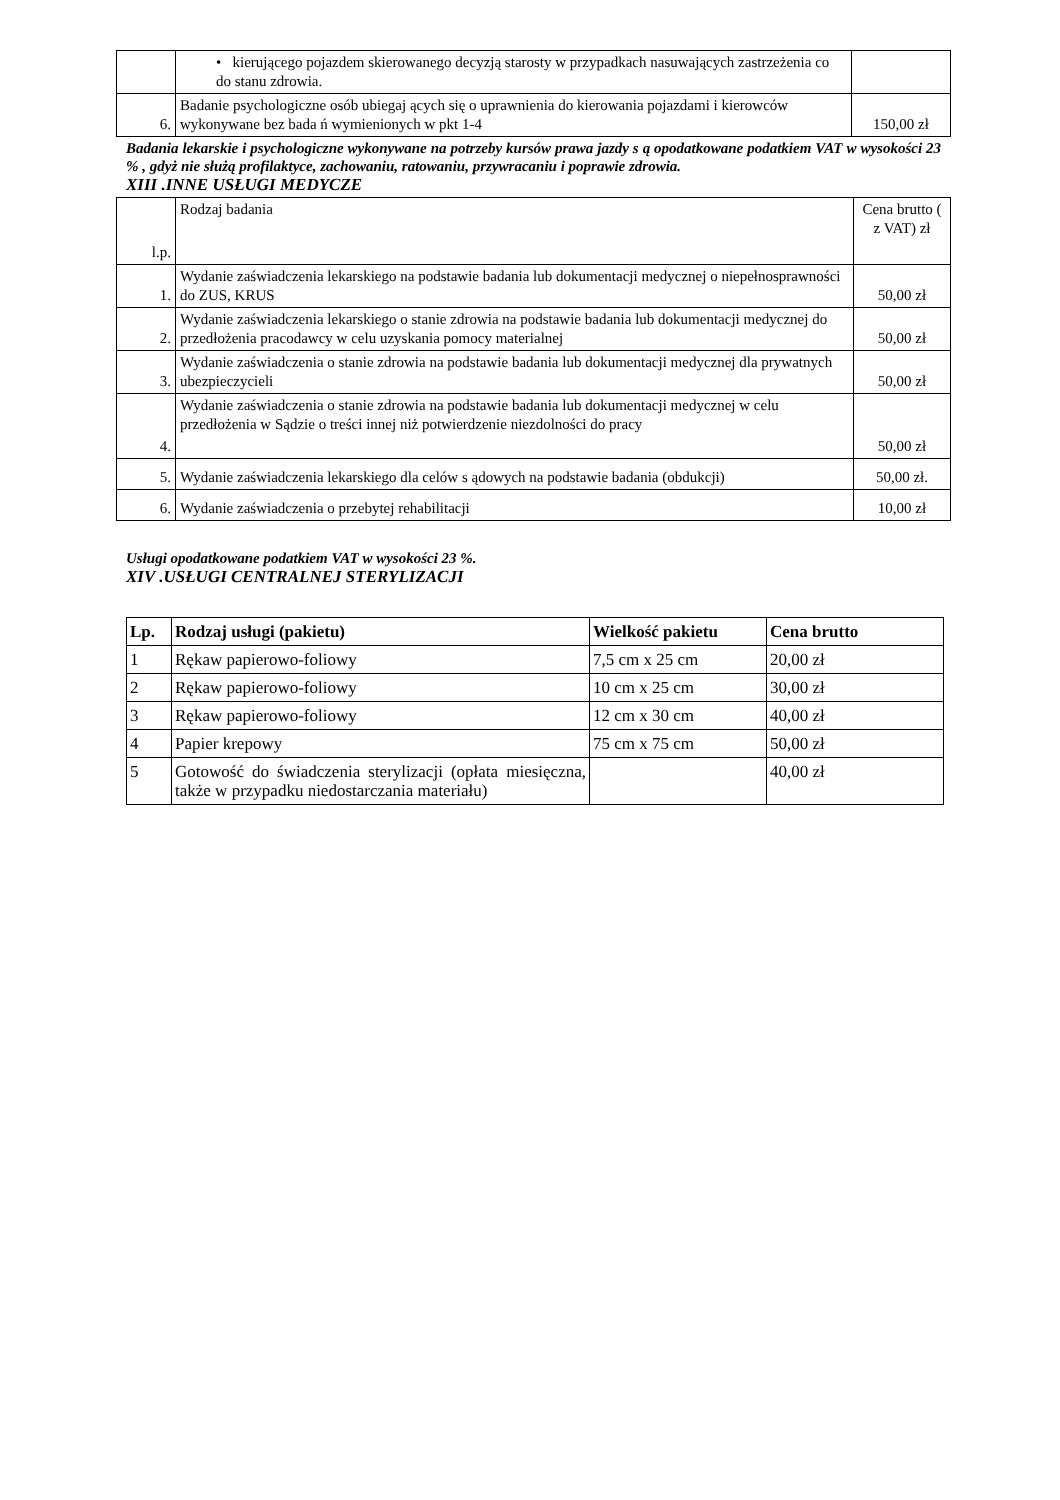| | • kierującego pojazdem skierowanego decyzją starosty w przypadkach nasuwających zastrzeżenia co do stanu zdrowia. | |
| 6. | Badanie psychologiczne osób ubiegaj ących się o uprawnienia do kierowania pojazdami i kierowców wykonywane bez bada ń wymienionych w pkt 1-4 | 150,00 zł |
Badania lekarskie i psychologiczne wykonywane na potrzeby kursów prawa jazdy s ą opodatkowane podatkiem VAT w wysokości 23 % , gdyż nie służą profilaktyce, zachowaniu, ratowaniu, przywracaniu i poprawie zdrowia.
XIII .INNE USŁUGI MEDYCZE
| l.p. | Rodzaj badania | Cena brutto ( z VAT) zł |
| 1. | Wydanie zaświadczenia lekarskiego na podstawie badania lub dokumentacji medycznej o niepełnosprawności do ZUS, KRUS | 50,00 zł |
| 2. | Wydanie zaświadczenia lekarskiego o stanie zdrowia na podstawie badania lub dokumentacji medycznej do przedłożenia pracodawcy w celu uzyskania pomocy materialnej | 50,00 zł |
| 3. | Wydanie zaświadczenia o stanie zdrowia na podstawie badania lub dokumentacji medycznej dla prywatnych ubezpieczycieli | 50,00 zł |
| 4. | Wydanie zaświadczenia o stanie zdrowia na podstawie badania lub dokumentacji medycznej w celu przedłożenia w Sądzie o treści innej niż potwierdzenie niezdolności do pracy | 50,00 zł |
| 5. | Wydanie zaświadczenia lekarskiego dla celów s ądowych na podstawie badania (obdukcji) | 50,00 zł. |
| 6. | Wydanie zaświadczenia o przebytej rehabilitacji | 10,00 zł |
Usługi opodatkowane podatkiem VAT w wysokości 23 %.
XIV .USŁUGI CENTRALNEJ STERYLIZACJI
| Lp. | Rodzaj usługi (pakietu) | Wielkość pakietu | Cena brutto |
| --- | --- | --- | --- |
| 1 | Rękaw papierowo-foliowy | 7,5 cm x 25 cm | 20,00 zł |
| 2 | Rękaw papierowo-foliowy | 10 cm x 25 cm | 30,00 zł |
| 3 | Rękaw papierowo-foliowy | 12 cm x 30 cm | 40,00 zł |
| 4 | Papier krepowy | 75 cm x 75 cm | 50,00 zł |
| 5 | Gotowość do świadczenia sterylizacji (opłata miesięczna, także w przypadku niedostarczania materiału) | | 40,00 zł |